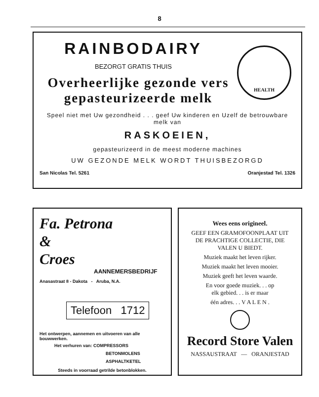8
HEALTH
RAINBODAIRY
BEZORGT GRATIS THUIS
Overheerlijke gezonde vers
gepasteurizeerde melk
Speel niet met Uw gezondheid . . . geef Uw kinderen en Uzelf de betrouwbare melk van
RASKOEIEN,
gepasteurizeerd in de meest moderne machines
UW GEZONDE MELK WORDT THUISBEZORGD
San Nicolas Tel. 5261 Oranjestad Tel. 1326
Fa. Petrona
&
Croes
AANNEMERSBEDRIJF
Anasastraat 8 - Dakota - Aruba, N.A.
Telefoon 1712
Het ontwerpen, aannemen en uitvoeren van alle bouwwerken.
Het verhuren van: COMPRESSORS
BETONMOLENS
ASPHALTKETEL
Steeds in voorraad getrilde betonblokken.
Wees eens origineel.
GEEF EEN GRAMOFOONPLAAT UIT
DE PRACHTIGE COLLECTIE, DIE
VALEN U BIEDT.
Muziek maakt het leven rijker.
Muziek maakt het leven mooier.
Muziek geeft het leven waarde.
En voor goede muziek. . . op
elk gebied. . . is er maar
één adres. . . V A L E N .
Record Store Valen
NASSAUSTRAAT — ORANJESTAD